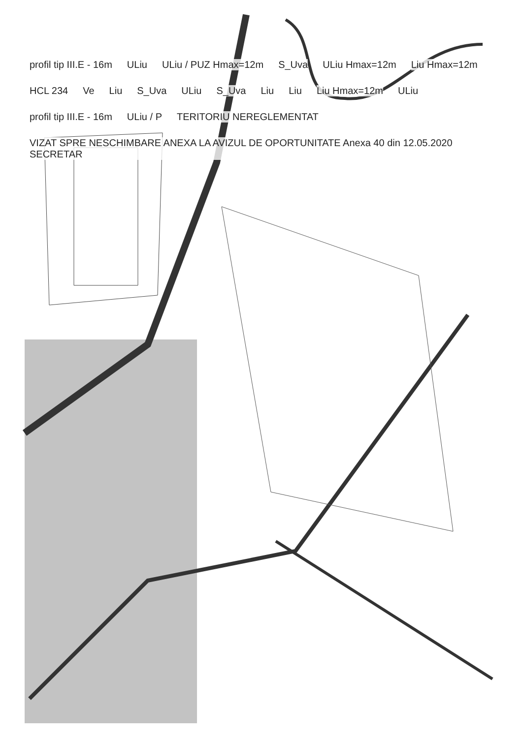profil tip III.E - 16m
ULiu
ULiu / PUZ Hmax=12m
S_Uva
ULiu Hmax=12m
Liu Hmax=12m
HCL 234
Ve
Liu
S_Uva
ULiu
S_Uva
Liu
Liu
Liu Hmax=12m
ULiu
profil tip III.E - 16m
ULiu / P
TERITORIU NEREGLEMENTAT
VIZAT SPRE NESCHIMBARE ANEXA LA AVIZUL DE OPORTUNITATE Anexa 40 din 12.05.2020 SECRETAR